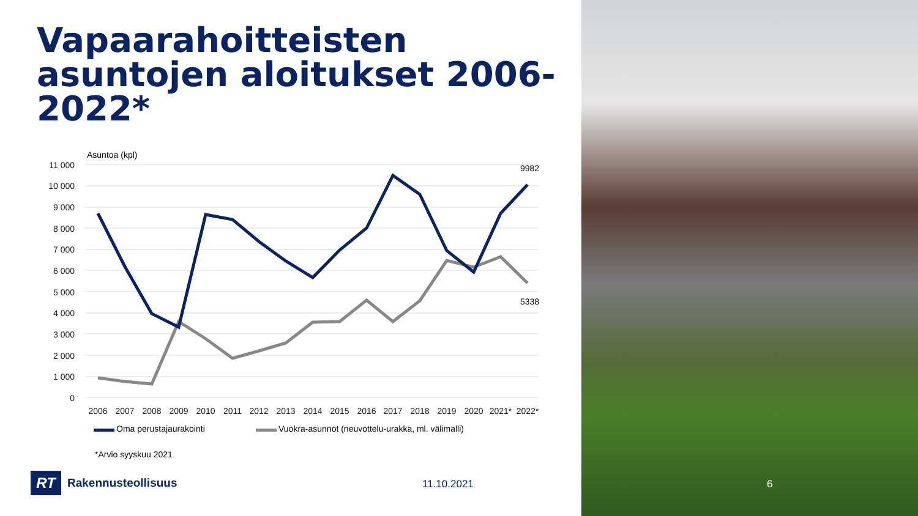Vapaarahoitteisten asuntojen aloitukset 2006-2022*
Asuntoa (kpl)
11 000
10 000
9 000
8 000
7 000
6 000
5 000
4 000
3 000
2 000
1 000
0
9982
5338
2006
2007
2008
2009
2010
2011
2012
2013
2014
2015
2016
2017
2018
2019
2020
2021*
2022*
Oma perustajaurakointi
Vuokra-asunnot (neuvottelu-urakka, ml. välimalli)
*Arvio syyskuu 2021
RT
Rakennusteollisuus
11.10.2021
6